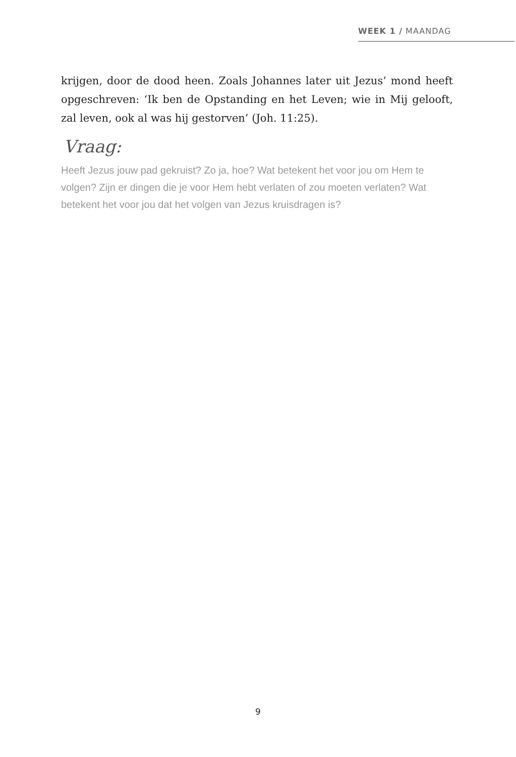WEEK 1 / MAANDAG
krijgen, door de dood heen. Zoals Johannes later uit Jezus’ mond heeft opgeschreven: ‘Ik ben de Opstanding en het Leven; wie in Mij gelooft, zal leven, ook al was hij gestorven’ (Joh. 11:25).
Vraag:
Heeft Jezus jouw pad gekruist? Zo ja, hoe? Wat betekent het voor jou om Hem te volgen? Zijn er dingen die je voor Hem hebt verlaten of zou moeten verlaten? Wat betekent het voor jou dat het volgen van Jezus kruisdragen is?
9